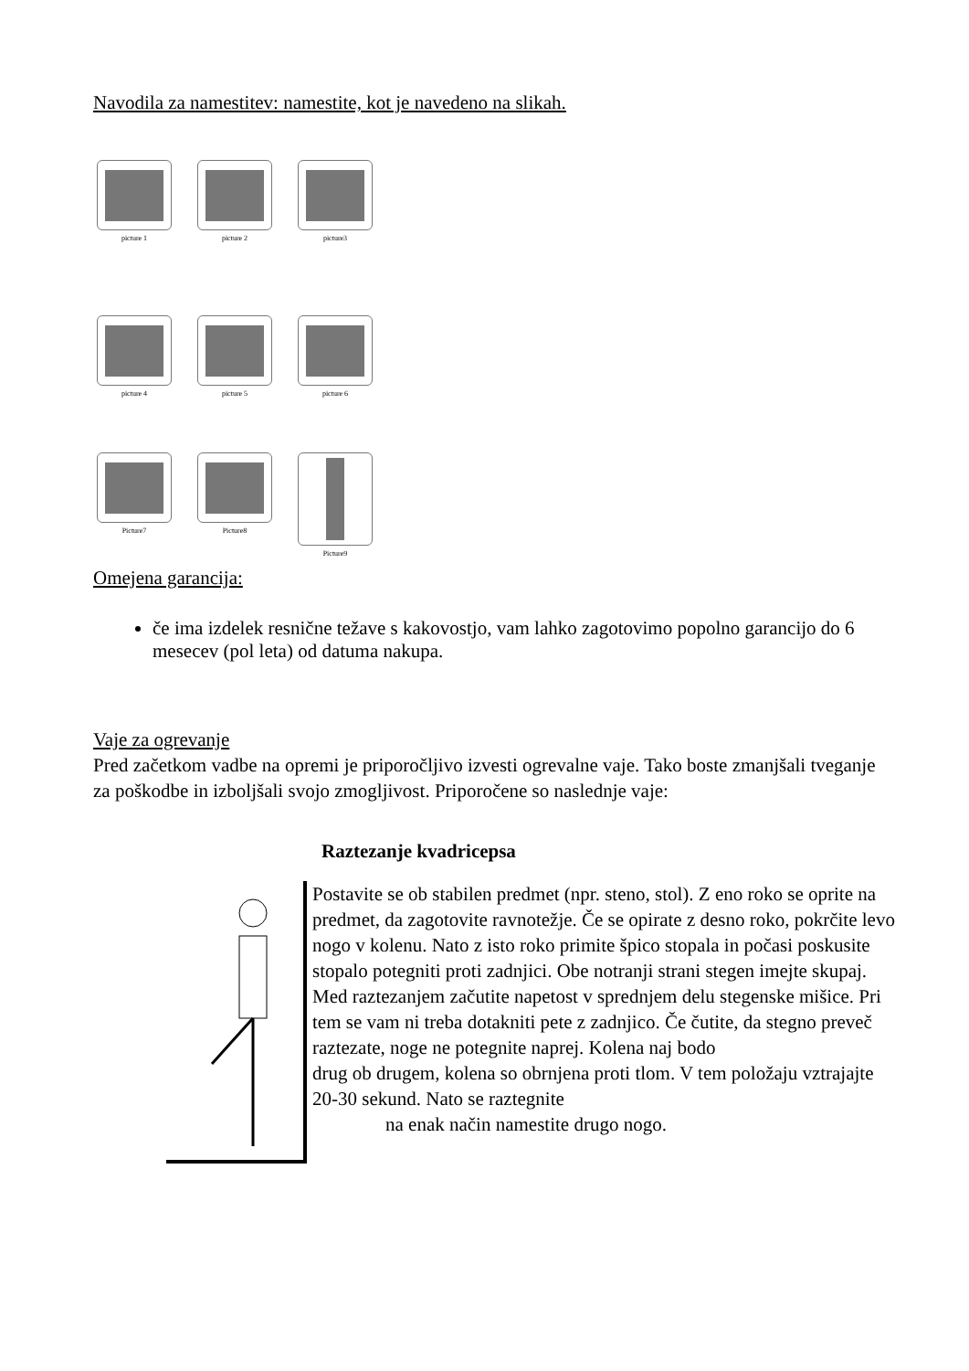Navodila za namestitev: namestite, kot je navedeno na slikah.
picture 1 picture 2 picture3
picture 4 picture 5 picture 6
Picture7 Picture8 Picture9
Omejena garancija:
če ima izdelek resnične težave s kakovostjo, vam lahko zagotovimo popolno garancijo do 6 mesecev (pol leta) od datuma nakupa.
Vaje za ogrevanje
Pred začetkom vadbe na opremi je priporočljivo izvesti ogrevalne vaje. Tako boste zmanjšali tveganje za poškodbe in izboljšali svojo zmogljivost. Priporočene so naslednje vaje:
Raztezanje kvadricepsa
Postavite se ob stabilen predmet (npr. steno, stol). Z eno roko se oprite na predmet, da zagotovite ravnotežje. Če se opirate z desno roko, pokrčite levo nogo v kolenu. Nato z isto roko primite špico stopala in počasi poskusite stopalo potegniti proti zadnjici. Obe notranji strani stegen imejte skupaj. Med raztezanjem začutite napetost v sprednjem delu stegenske mišice. Pri tem se vam ni treba dotakniti pete z zadnjico. Če čutite, da stegno preveč raztezate, noge ne potegnite naprej. Kolena naj bodo
drug ob drugem, kolena so obrnjena proti tlom. V tem položaju vztrajajte 20-30 sekund. Nato se raztegnite
na enak način namestite drugo nogo.